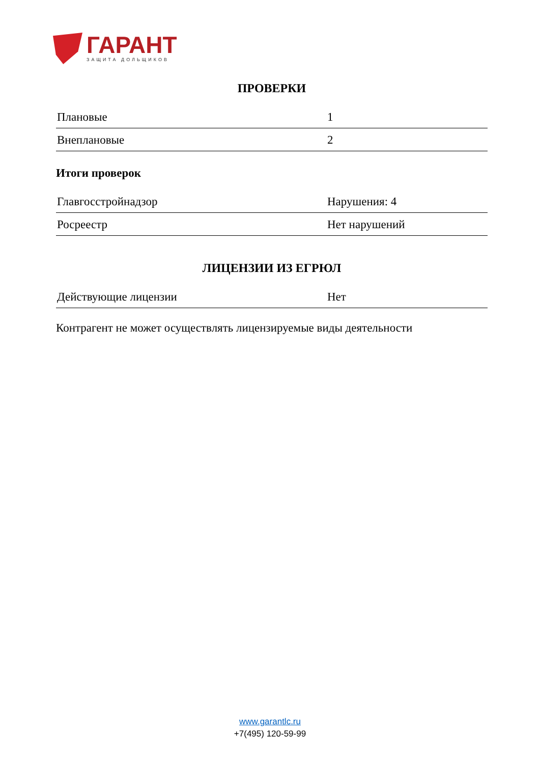ГАРАНТ
ЗАЩИТА ДОЛЬЩИКОВ
ПРОВЕРКИ
| Плановые | 1 |
| Внеплановые | 2 |
Итоги проверок
| Главгосстройнадзор | Нарушения: 4 |
| Росреестр | Нет нарушений |
ЛИЦЕНЗИИ ИЗ ЕГРЮЛ
| Действующие лицензии | Нет |
Контрагент не может осуществлять лицензируемые виды деятельности
www.garantlc.ru
+7(495) 120-59-99